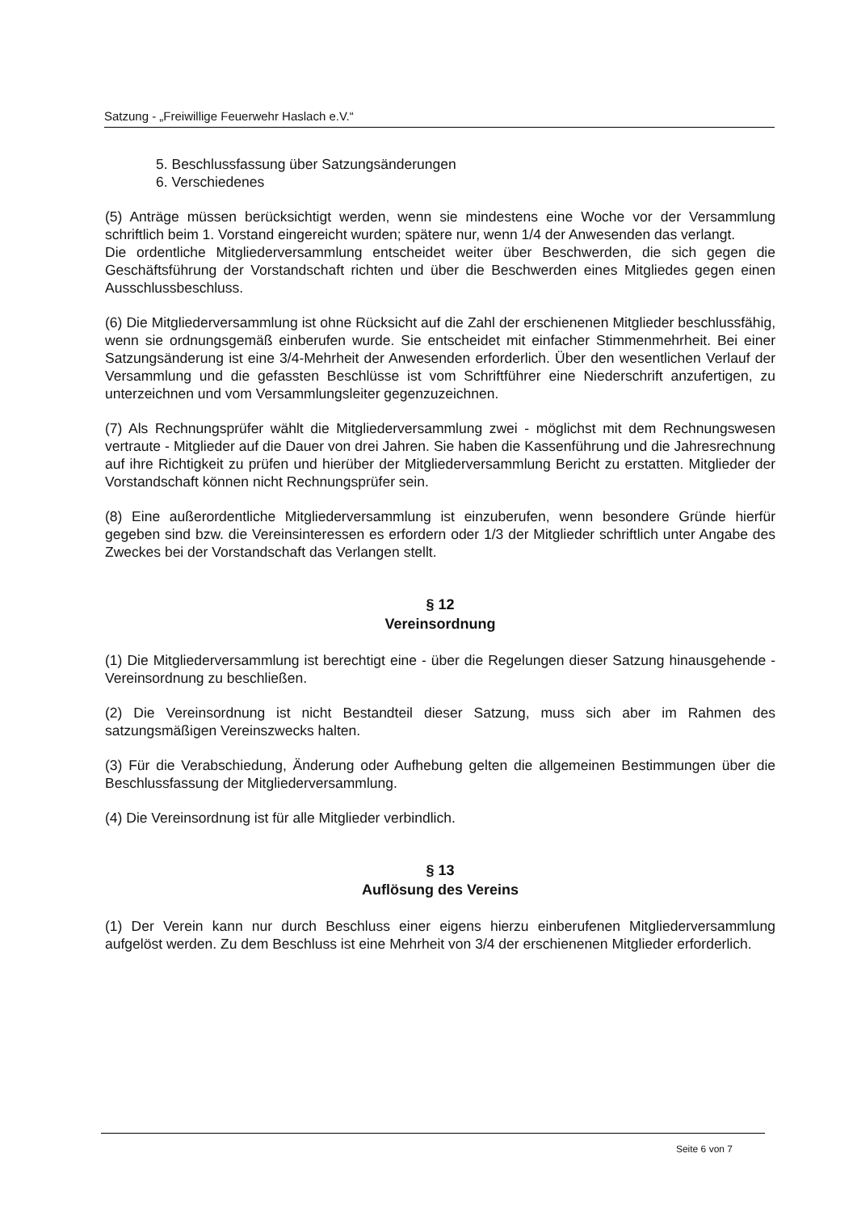Satzung - „Freiwillige Feuerwehr Haslach e.V.“
5. Beschlussfassung über Satzungsänderungen
6. Verschiedenes
(5) Anträge müssen berücksichtigt werden, wenn sie mindestens eine Woche vor der Versammlung schriftlich beim 1. Vorstand eingereicht wurden; spätere nur, wenn 1/4 der Anwesenden das verlangt.
Die ordentliche Mitgliederversammlung entscheidet weiter über Beschwerden, die sich gegen die Geschäftsführung der Vorstandschaft richten und über die Beschwerden eines Mitgliedes gegen einen Ausschlussbeschluss.
(6) Die Mitgliederversammlung ist ohne Rücksicht auf die Zahl der erschienenen Mitglieder beschlussfähig, wenn sie ordnungsgemäß einberufen wurde. Sie entscheidet mit einfacher Stimmenmehrheit. Bei einer Satzungsänderung ist eine 3/4-Mehrheit der Anwesenden erforderlich. Über den wesentlichen Verlauf der Versammlung und die gefassten Beschlüsse ist vom Schriftführer eine Niederschrift anzufertigen, zu unterzeichnen und vom Versammlungsleiter gegenzuzeichnen.
(7) Als Rechnungsprüfer wählt die Mitgliederversammlung zwei - möglichst mit dem Rechnungswesen vertraute - Mitglieder auf die Dauer von drei Jahren. Sie haben die Kassenführung und die Jahresrechnung auf ihre Richtigkeit zu prüfen und hierüber der Mitgliederversammlung Bericht zu erstatten. Mitglieder der Vorstandschaft können nicht Rechnungsprüfer sein.
(8) Eine außerordentliche Mitgliederversammlung ist einzuberufen, wenn besondere Gründe hierfür gegeben sind bzw. die Vereinsinteressen es erfordern oder 1/3 der Mitglieder schriftlich unter Angabe des Zweckes bei der Vorstandschaft das Verlangen stellt.
§ 12
Vereinsordnung
(1) Die Mitgliederversammlung ist berechtigt eine - über die Regelungen dieser Satzung hinausgehende - Vereinsordnung zu beschließen.
(2) Die Vereinsordnung ist nicht Bestandteil dieser Satzung, muss sich aber im Rahmen des satzungsmäßigen Vereinszwecks halten.
(3) Für die Verabschiedung, Änderung oder Aufhebung gelten die allgemeinen Bestimmungen über die Beschlussfassung der Mitgliederversammlung.
(4) Die Vereinsordnung ist für alle Mitglieder verbindlich.
§ 13
Auflösung des Vereins
(1) Der Verein kann nur durch Beschluss einer eigens hierzu einberufenen Mitgliederversammlung aufgelöst werden. Zu dem Beschluss ist eine Mehrheit von 3/4 der erschienenen Mitglieder erforderlich.
Seite 6 von 7